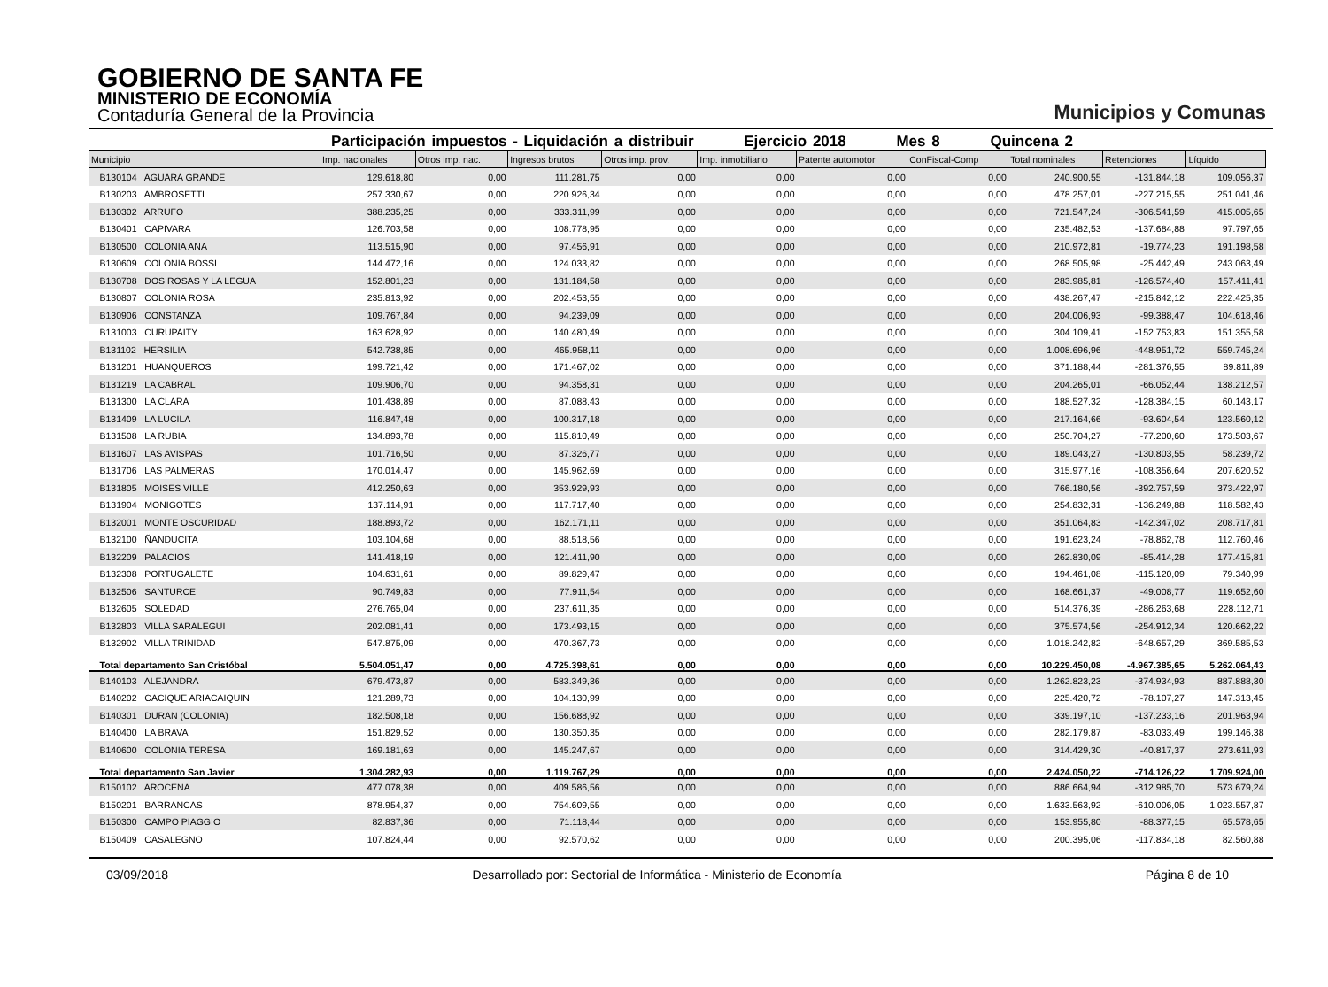GOBIERNO DE SANTA FE
MINISTERIO DE ECONOMÍA
Contaduría General de la Provincia
Municipios y Comunas
Participación impuestos - Liquidación a distribuir Ejercicio 2018 Mes 8 Quincena 2
| Municipio | Imp. nacionales | Otros imp. nac. | Ingresos brutos | Otros imp. prov. | Imp. inmobiliario | Patente automotor | ConFiscal-Comp | Total nominales | Retenciones | Líquido |
| --- | --- | --- | --- | --- | --- | --- | --- | --- | --- | --- |
| B130104 AGUARA GRANDE | 129.618,80 | 0,00 | 111.281,75 | 0,00 | 0,00 | 0,00 | 0,00 | 240.900,55 | -131.844,18 | 109.056,37 |
| B130203 AMBROSETTI | 257.330,67 | 0,00 | 220.926,34 | 0,00 | 0,00 | 0,00 | 0,00 | 478.257,01 | -227.215,55 | 251.041,46 |
| B130302 ARRUFO | 388.235,25 | 0,00 | 333.311,99 | 0,00 | 0,00 | 0,00 | 0,00 | 721.547,24 | -306.541,59 | 415.005,65 |
| B130401 CAPIVARA | 126.703,58 | 0,00 | 108.778,95 | 0,00 | 0,00 | 0,00 | 0,00 | 235.482,53 | -137.684,88 | 97.797,65 |
| B130500 COLONIA ANA | 113.515,90 | 0,00 | 97.456,91 | 0,00 | 0,00 | 0,00 | 0,00 | 210.972,81 | -19.774,23 | 191.198,58 |
| B130609 COLONIA BOSSI | 144.472,16 | 0,00 | 124.033,82 | 0,00 | 0,00 | 0,00 | 0,00 | 268.505,98 | -25.442,49 | 243.063,49 |
| B130708 DOS ROSAS Y LA LEGUA | 152.801,23 | 0,00 | 131.184,58 | 0,00 | 0,00 | 0,00 | 0,00 | 283.985,81 | -126.574,40 | 157.411,41 |
| B130807 COLONIA ROSA | 235.813,92 | 0,00 | 202.453,55 | 0,00 | 0,00 | 0,00 | 0,00 | 438.267,47 | -215.842,12 | 222.425,35 |
| B130906 CONSTANZA | 109.767,84 | 0,00 | 94.239,09 | 0,00 | 0,00 | 0,00 | 0,00 | 204.006,93 | -99.388,47 | 104.618,46 |
| B131003 CURUPAITY | 163.628,92 | 0,00 | 140.480,49 | 0,00 | 0,00 | 0,00 | 0,00 | 304.109,41 | -152.753,83 | 151.355,58 |
| B131102 HERSILIA | 542.738,85 | 0,00 | 465.958,11 | 0,00 | 0,00 | 0,00 | 0,00 | 1.008.696,96 | -448.951,72 | 559.745,24 |
| B131201 HUANQUEROS | 199.721,42 | 0,00 | 171.467,02 | 0,00 | 0,00 | 0,00 | 0,00 | 371.188,44 | -281.376,55 | 89.811,89 |
| B131219 LA CABRAL | 109.906,70 | 0,00 | 94.358,31 | 0,00 | 0,00 | 0,00 | 0,00 | 204.265,01 | -66.052,44 | 138.212,57 |
| B131300 LA CLARA | 101.438,89 | 0,00 | 87.088,43 | 0,00 | 0,00 | 0,00 | 0,00 | 188.527,32 | -128.384,15 | 60.143,17 |
| B131409 LA LUCILA | 116.847,48 | 0,00 | 100.317,18 | 0,00 | 0,00 | 0,00 | 0,00 | 217.164,66 | -93.604,54 | 123.560,12 |
| B131508 LA RUBIA | 134.893,78 | 0,00 | 115.810,49 | 0,00 | 0,00 | 0,00 | 0,00 | 250.704,27 | -77.200,60 | 173.503,67 |
| B131607 LAS AVISPAS | 101.716,50 | 0,00 | 87.326,77 | 0,00 | 0,00 | 0,00 | 0,00 | 189.043,27 | -130.803,55 | 58.239,72 |
| B131706 LAS PALMERAS | 170.014,47 | 0,00 | 145.962,69 | 0,00 | 0,00 | 0,00 | 0,00 | 315.977,16 | -108.356,64 | 207.620,52 |
| B131805 MOISES VILLE | 412.250,63 | 0,00 | 353.929,93 | 0,00 | 0,00 | 0,00 | 0,00 | 766.180,56 | -392.757,59 | 373.422,97 |
| B131904 MONIGOTES | 137.114,91 | 0,00 | 117.717,40 | 0,00 | 0,00 | 0,00 | 0,00 | 254.832,31 | -136.249,88 | 118.582,43 |
| B132001 MONTE OSCURIDAD | 188.893,72 | 0,00 | 162.171,11 | 0,00 | 0,00 | 0,00 | 0,00 | 351.064,83 | -142.347,02 | 208.717,81 |
| B132100 ÑANDUCITA | 103.104,68 | 0,00 | 88.518,56 | 0,00 | 0,00 | 0,00 | 0,00 | 191.623,24 | -78.862,78 | 112.760,46 |
| B132209 PALACIOS | 141.418,19 | 0,00 | 121.411,90 | 0,00 | 0,00 | 0,00 | 0,00 | 262.830,09 | -85.414,28 | 177.415,81 |
| B132308 PORTUGALETE | 104.631,61 | 0,00 | 89.829,47 | 0,00 | 0,00 | 0,00 | 0,00 | 194.461,08 | -115.120,09 | 79.340,99 |
| B132506 SANTURCE | 90.749,83 | 0,00 | 77.911,54 | 0,00 | 0,00 | 0,00 | 0,00 | 168.661,37 | -49.008,77 | 119.652,60 |
| B132605 SOLEDAD | 276.765,04 | 0,00 | 237.611,35 | 0,00 | 0,00 | 0,00 | 0,00 | 514.376,39 | -286.263,68 | 228.112,71 |
| B132803 VILLA SARALEGUI | 202.081,41 | 0,00 | 173.493,15 | 0,00 | 0,00 | 0,00 | 0,00 | 375.574,56 | -254.912,34 | 120.662,22 |
| B132902 VILLA TRINIDAD | 547.875,09 | 0,00 | 470.367,73 | 0,00 | 0,00 | 0,00 | 0,00 | 1.018.242,82 | -648.657,29 | 369.585,53 |
| Total departamento San Cristóbal | 5.504.051,47 | 0,00 | 4.725.398,61 | 0,00 | 0,00 | 0,00 | 0,00 | 10.229.450,08 | -4.967.385,65 | 5.262.064,43 |
| B140103 ALEJANDRA | 679.473,87 | 0,00 | 583.349,36 | 0,00 | 0,00 | 0,00 | 0,00 | 1.262.823,23 | -374.934,93 | 887.888,30 |
| B140202 CACIQUE ARIACAIQUIN | 121.289,73 | 0,00 | 104.130,99 | 0,00 | 0,00 | 0,00 | 0,00 | 225.420,72 | -78.107,27 | 147.313,45 |
| B140301 DURAN (COLONIA) | 182.508,18 | 0,00 | 156.688,92 | 0,00 | 0,00 | 0,00 | 0,00 | 339.197,10 | -137.233,16 | 201.963,94 |
| B140400 LA BRAVA | 151.829,52 | 0,00 | 130.350,35 | 0,00 | 0,00 | 0,00 | 0,00 | 282.179,87 | -83.033,49 | 199.146,38 |
| B140600 COLONIA TERESA | 169.181,63 | 0,00 | 145.247,67 | 0,00 | 0,00 | 0,00 | 0,00 | 314.429,30 | -40.817,37 | 273.611,93 |
| Total departamento San Javier | 1.304.282,93 | 0,00 | 1.119.767,29 | 0,00 | 0,00 | 0,00 | 0,00 | 2.424.050,22 | -714.126,22 | 1.709.924,00 |
| B150102 AROCENA | 477.078,38 | 0,00 | 409.586,56 | 0,00 | 0,00 | 0,00 | 0,00 | 886.664,94 | -312.985,70 | 573.679,24 |
| B150201 BARRANCAS | 878.954,37 | 0,00 | 754.609,55 | 0,00 | 0,00 | 0,00 | 0,00 | 1.633.563,92 | -610.006,05 | 1.023.557,87 |
| B150300 CAMPO PIAGGIO | 82.837,36 | 0,00 | 71.118,44 | 0,00 | 0,00 | 0,00 | 0,00 | 153.955,80 | -88.377,15 | 65.578,65 |
| B150409 CASALEGNO | 107.824,44 | 0,00 | 92.570,62 | 0,00 | 0,00 | 0,00 | 0,00 | 200.395,06 | -117.834,18 | 82.560,88 |
03/09/2018 Desarrollado por: Sectorial de Informática - Ministerio de Economía Página 8 de 10